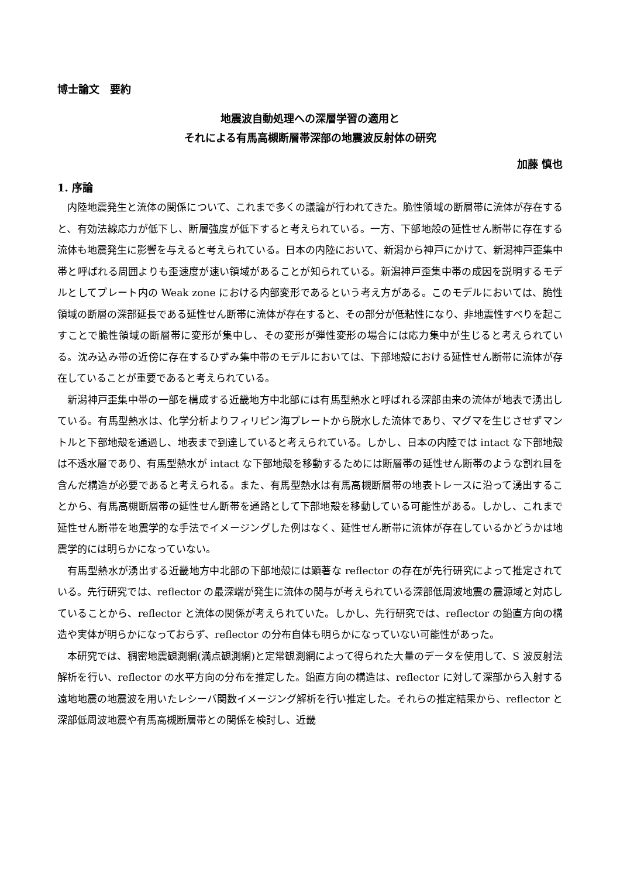博士論文　要約
地震波自動処理への深層学習の適用と
それによる有馬高槻断層帯深部の地震波反射体の研究
加藤 慎也
1. 序論
内陸地震発生と流体の関係について、これまで多くの議論が行われてきた。脆性領域の断層帯に流体が存在すると、有効法線応力が低下し、断層強度が低下すると考えられている。一方、下部地殻の延性せん断帯に存在する流体も地震発生に影響を与えると考えられている。日本の内陸において、新潟から神戸にかけて、新潟神戸歪集中帯と呼ばれる周囲よりも歪速度が速い領域があることが知られている。新潟神戸歪集中帯の成因を説明するモデルとしてプレート内の Weak zone における内部変形であるという考え方がある。このモデルにおいては、脆性領域の断層の深部延長である延性せん断帯に流体が存在すると、その部分が低粘性になり、非地震性すべりを起こすことで脆性領域の断層帯に変形が集中し、その変形が弾性変形の場合には応力集中が生じると考えられている。沈み込み帯の近傍に存在するひずみ集中帯のモデルにおいては、下部地殻における延性せん断帯に流体が存在していることが重要であると考えられている。
新潟神戸歪集中帯の一部を構成する近畿地方中北部には有馬型熱水と呼ばれる深部由来の流体が地表で湧出している。有馬型熱水は、化学分析よりフィリピン海プレートから脱水した流体であり、マグマを生じさせずマントルと下部地殻を通過し、地表まで到達していると考えられている。しかし、日本の内陸では intact な下部地殻は不透水層であり、有馬型熱水が intact な下部地殻を移動するためには断層帯の延性せん断帯のような割れ目を含んだ構造が必要であると考えられる。また、有馬型熱水は有馬高槻断層帯の地表トレースに沿って湧出することから、有馬高槻断層帯の延性せん断帯を通路として下部地殻を移動している可能性がある。しかし、これまで延性せん断帯を地震学的な手法でイメージングした例はなく、延性せん断帯に流体が存在しているかどうかは地震学的には明らかになっていない。
有馬型熱水が湧出する近畿地方中北部の下部地殻には顕著な reflector の存在が先行研究によって推定されている。先行研究では、reflector の最深端が発生に流体の関与が考えられている深部低周波地震の震源域と対応していることから、reflector と流体の関係が考えられていた。しかし、先行研究では、reflector の鉛直方向の構造や実体が明らかになっておらず、reflector の分布自体も明らかになっていない可能性があった。
本研究では、稠密地震観測網(満点観測網)と定常観測網によって得られた大量のデータを使用して、S 波反射法解析を行い、reflector の水平方向の分布を推定した。鉛直方向の構造は、reflector に対して深部から入射する遠地地震の地震波を用いたレシーバ関数イメージング解析を行い推定した。それらの推定結果から、reflector と深部低周波地震や有馬高槻断層帯との関係を検討し、近畿